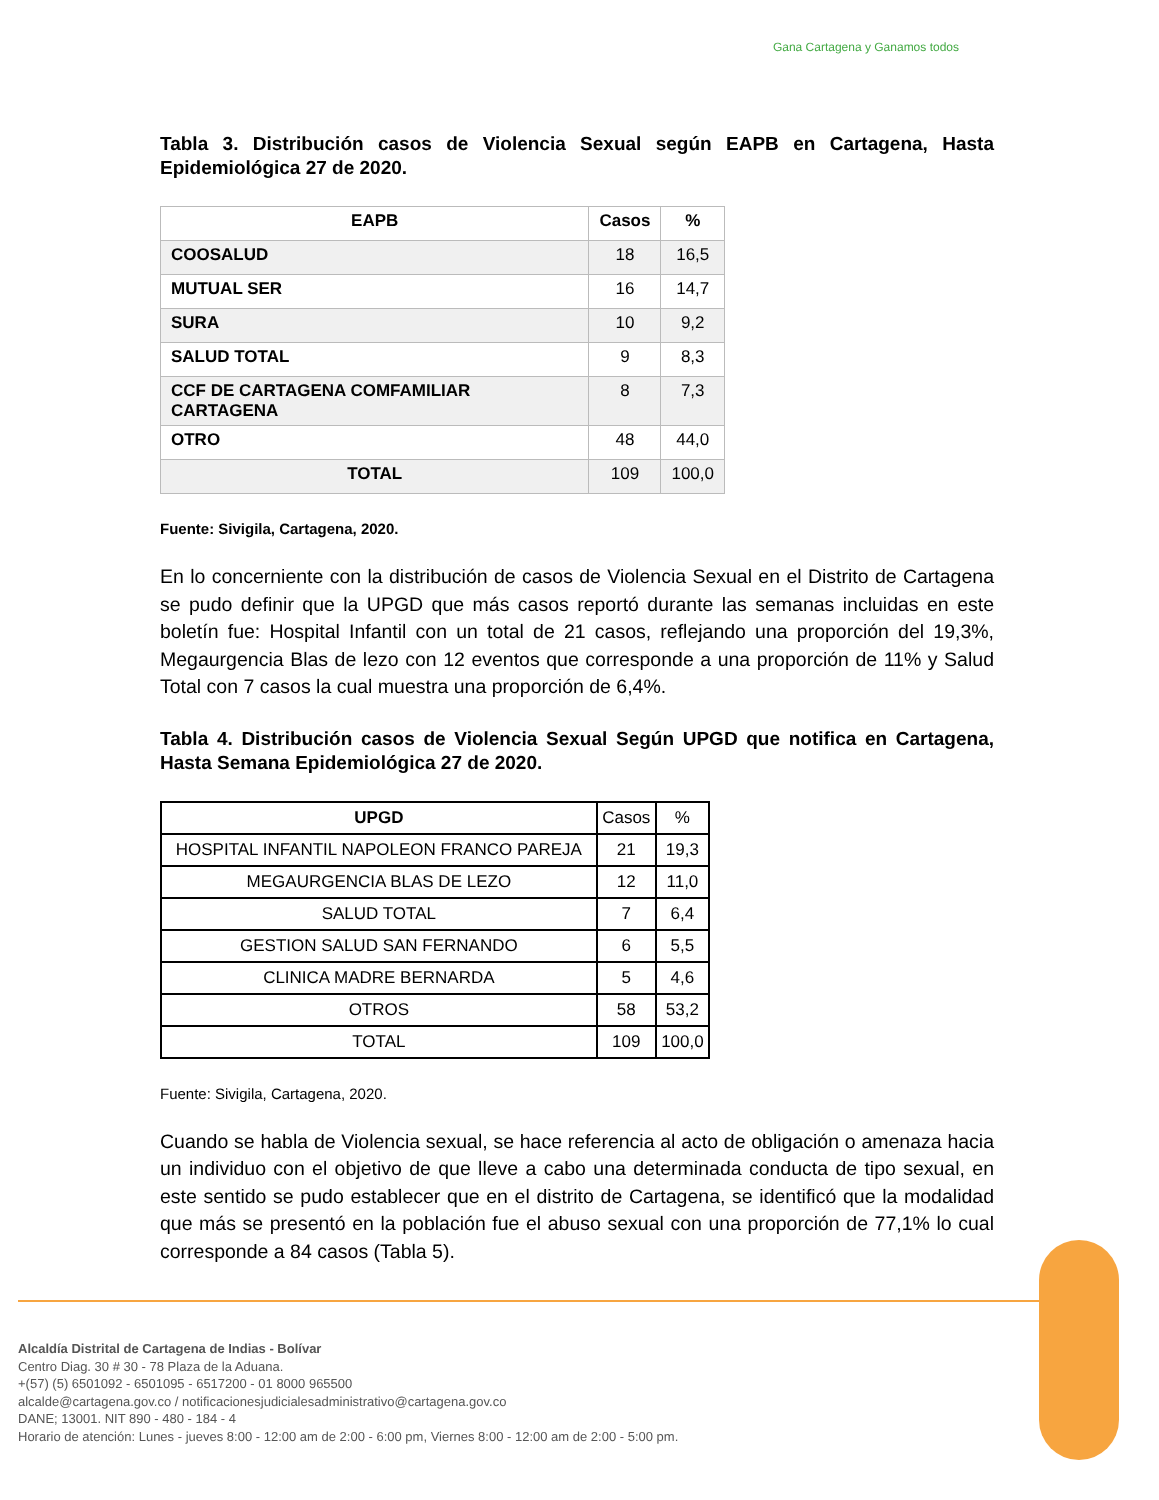Gana Cartagena y Ganamos todos
Tabla 3. Distribución casos de Violencia Sexual según EAPB en Cartagena, Hasta Epidemiológica 27 de 2020.
| EAPB | Casos | % |
| --- | --- | --- |
| COOSALUD | 18 | 16,5 |
| MUTUAL SER | 16 | 14,7 |
| SURA | 10 | 9,2 |
| SALUD TOTAL | 9 | 8,3 |
| CCF DE CARTAGENA COMFAMILIAR CARTAGENA | 8 | 7,3 |
| OTRO | 48 | 44,0 |
| TOTAL | 109 | 100,0 |
Fuente: Sivigila, Cartagena, 2020.
En lo concerniente con la distribución de casos de Violencia Sexual en el Distrito de Cartagena se pudo definir que la UPGD que más casos reportó durante las semanas incluidas en este boletín fue: Hospital Infantil con un total de 21 casos, reflejando una proporción del 19,3%, Megaurgencia Blas de lezo con 12 eventos que corresponde a una proporción de 11% y Salud Total con 7 casos la cual muestra una proporción de 6,4%.
Tabla 4. Distribución casos de Violencia Sexual Según UPGD que notifica en Cartagena, Hasta Semana Epidemiológica 27 de 2020.
| UPGD | Casos | % |
| HOSPITAL INFANTIL NAPOLEON FRANCO PAREJA | 21 | 19,3 |
| MEGAURGENCIA BLAS DE LEZO | 12 | 11,0 |
| SALUD TOTAL | 7 | 6,4 |
| GESTION SALUD SAN FERNANDO | 6 | 5,5 |
| CLINICA MADRE BERNARDA | 5 | 4,6 |
| OTROS | 58 | 53,2 |
| TOTAL | 109 | 100,0 |
Fuente: Sivigila, Cartagena, 2020.
Cuando se habla de Violencia sexual, se hace referencia al acto de obligación o amenaza hacia un individuo con el objetivo de que lleve a cabo una determinada conducta de tipo sexual, en este sentido se pudo establecer que en el distrito de Cartagena, se identificó que la modalidad que más se presentó en la población fue el abuso sexual con una proporción de 77,1% lo cual corresponde a 84 casos (Tabla 5).
Alcaldía Distrital de Cartagena de Indias - Bolívar
Centro Diag. 30 # 30 - 78 Plaza de la Aduana.
+(57) (5) 6501092 - 6501095 - 6517200 - 01 8000 965500
alcalde@cartagena.gov.co / notificacionesjudicialesadministrativo@cartagena.gov.co
DANE; 13001. NIT 890 - 480 - 184 - 4
Horario de atención: Lunes - jueves 8:00 - 12:00 am de 2:00 - 6:00 pm, Viernes 8:00 - 12:00 am de 2:00 - 5:00 pm.